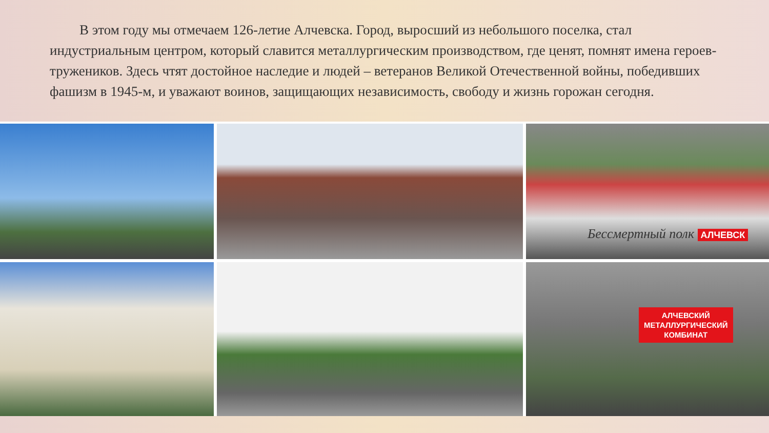В этом году мы отмечаем 126-летие Алчевска. Город, выросший из небольшого поселка, стал индустриальным центром, который славится металлургическим производством, где ценят, помнят имена героев-тружеников. Здесь чтят достойное наследие и людей – ветеранов Великой Отечественной войны, победивших фашизм в 1945-м, и уважают воинов, защищающих независимость, свободу и жизнь горожан сегодня.
Бессмертный полк АЛЧЕВСК
АЛЧЕВСКИЙ
МЕТАЛЛУРГИЧЕСКИЙ
КОМБИНАТ